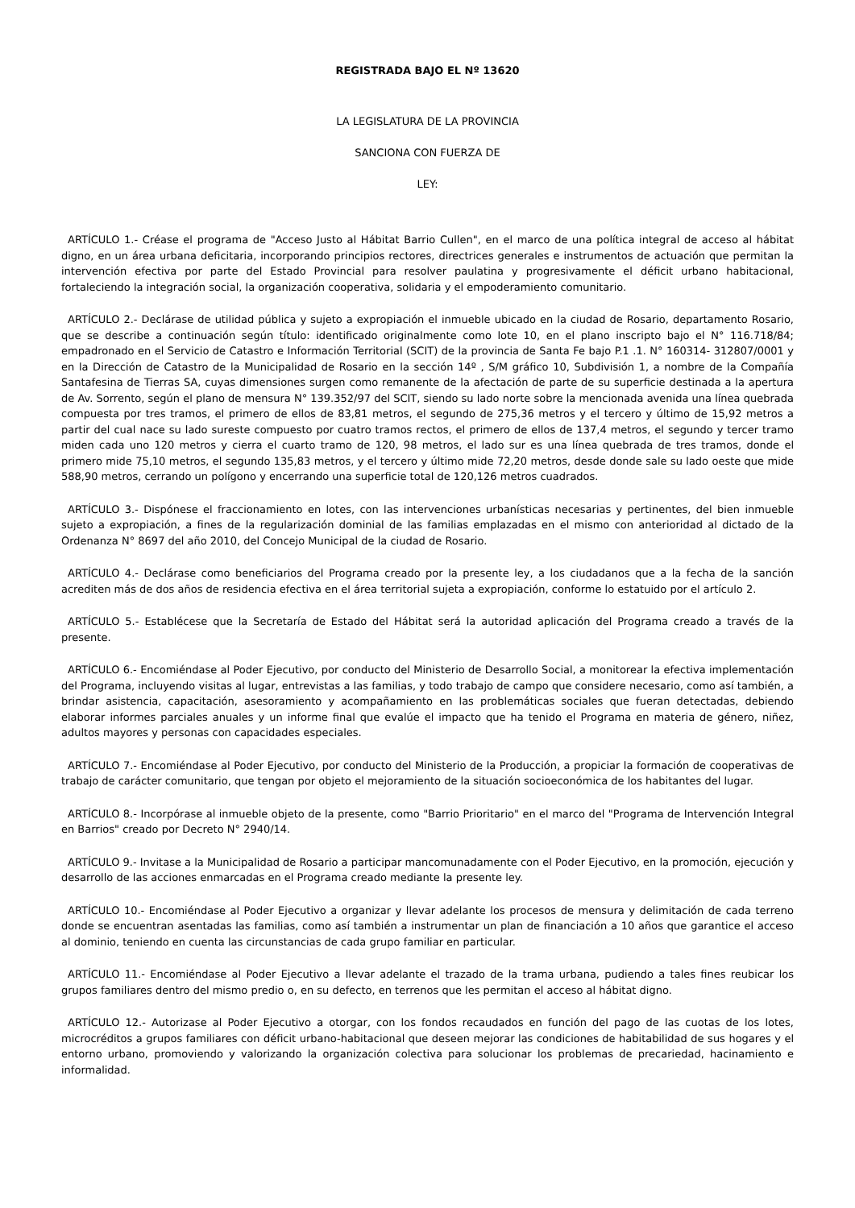REGISTRADA BAJO EL Nº 13620
LA LEGISLATURA DE LA PROVINCIA
SANCIONA CON FUERZA DE
LEY:
ARTÍCULO 1.- Créase el programa de "Acceso Justo al Hábitat Barrio Cullen", en el marco de una política integral de acceso al hábitat digno, en un área urbana deficitaria, incorporando principios rectores, directrices generales e instrumentos de actuación que permitan la intervención efectiva por parte del Estado Provincial para resolver paulatina y progresivamente el déficit urbano habitacional, fortaleciendo la integración social, la organización cooperativa, solidaria y el empoderamiento comunitario.
ARTÍCULO 2.- Declárase de utilidad pública y sujeto a expropiación el inmueble ubicado en la ciudad de Rosario, departamento Rosario, que se describe a continuación según título: identificado originalmente como lote 10, en el plano inscripto bajo el N° 116.718/84; empadronado en el Servicio de Catastro e Información Territorial (SCIT) de la provincia de Santa Fe bajo P.1 .1. N° 160314- 312807/0001 y en la Dirección de Catastro de la Municipalidad de Rosario en la sección 14º , S/M gráfico 10, Subdivisión 1, a nombre de la Compañía Santafesina de Tierras SA, cuyas dimensiones surgen como remanente de la afectación de parte de su superficie destinada a la apertura de Av. Sorrento, según el plano de mensura N° 139.352/97 del SCIT, siendo su lado norte sobre la mencionada avenida una línea quebrada compuesta por tres tramos, el primero de ellos de 83,81 metros, el segundo de 275,36 metros y el tercero y último de 15,92 metros a partir del cual nace su lado sureste compuesto por cuatro tramos rectos, el primero de ellos de 137,4 metros, el segundo y tercer tramo miden cada uno 120 metros y cierra el cuarto tramo de 120, 98 metros, el lado sur es una línea quebrada de tres tramos, donde el primero mide 75,10 metros, el segundo 135,83 metros, y el tercero y último mide 72,20 metros, desde donde sale su lado oeste que mide 588,90 metros, cerrando un polígono y encerrando una superficie total de 120,126 metros cuadrados.
ARTÍCULO 3.- Dispónese el fraccionamiento en lotes, con las intervenciones urbanísticas necesarias y pertinentes, del bien inmueble sujeto a expropiación, a fines de la regularización dominial de las familias emplazadas en el mismo con anterioridad al dictado de la Ordenanza N° 8697 del año 2010, del Concejo Municipal de la ciudad de Rosario.
ARTÍCULO 4.- Declárase como beneficiarios del Programa creado por la presente ley, a los ciudadanos que a la fecha de la sanción acrediten más de dos años de residencia efectiva en el área territorial sujeta a expropiación, conforme lo estatuido por el artículo 2.
ARTÍCULO 5.- Establécese que la Secretaría de Estado del Hábitat será la autoridad aplicación del Programa creado a través de la presente.
ARTÍCULO 6.- Encomiéndase al Poder Ejecutivo, por conducto del Ministerio de Desarrollo Social, a monitorear la efectiva implementación del Programa, incluyendo visitas al lugar, entrevistas a las familias, y todo trabajo de campo que considere necesario, como así también, a brindar asistencia, capacitación, asesoramiento y acompañamiento en las problemáticas sociales que fueran detectadas, debiendo elaborar informes parciales anuales y un informe final que evalúe el impacto que ha tenido el Programa en materia de género, niñez, adultos mayores y personas con capacidades especiales.
ARTÍCULO 7.- Encomiéndase al Poder Ejecutivo, por conducto del Ministerio de la Producción, a propiciar la formación de cooperativas de trabajo de carácter comunitario, que tengan por objeto el mejoramiento de la situación socioeconómica de los habitantes del lugar.
ARTÍCULO 8.- Incorpórase al inmueble objeto de la presente, como "Barrio Prioritario" en el marco del "Programa de Intervención Integral en Barrios" creado por Decreto N° 2940/14.
ARTÍCULO 9.- Invitase a la Municipalidad de Rosario a participar mancomunadamente con el Poder Ejecutivo, en la promoción, ejecución y desarrollo de las acciones enmarcadas en el Programa creado mediante la presente ley.
ARTÍCULO 10.- Encomiéndase al Poder Ejecutivo a organizar y llevar adelante los procesos de mensura y delimitación de cada terreno donde se encuentran asentadas las familias, como así también a instrumentar un plan de financiación a 10 años que garantice el acceso al dominio, teniendo en cuenta las circunstancias de cada grupo familiar en particular.
ARTÍCULO 11.- Encomiéndase al Poder Ejecutivo a llevar adelante el trazado de la trama urbana, pudiendo a tales fines reubicar los grupos familiares dentro del mismo predio o, en su defecto, en terrenos que les permitan el acceso al hábitat digno.
ARTÍCULO 12.- Autorizase al Poder Ejecutivo a otorgar, con los fondos recaudados en función del pago de las cuotas de los lotes, microcréditos a grupos familiares con déficit urbano-habitacional que deseen mejorar las condiciones de habitabilidad de sus hogares y el entorno urbano, promoviendo y valorizando la organización colectiva para solucionar los problemas de precariedad, hacinamiento e informalidad.